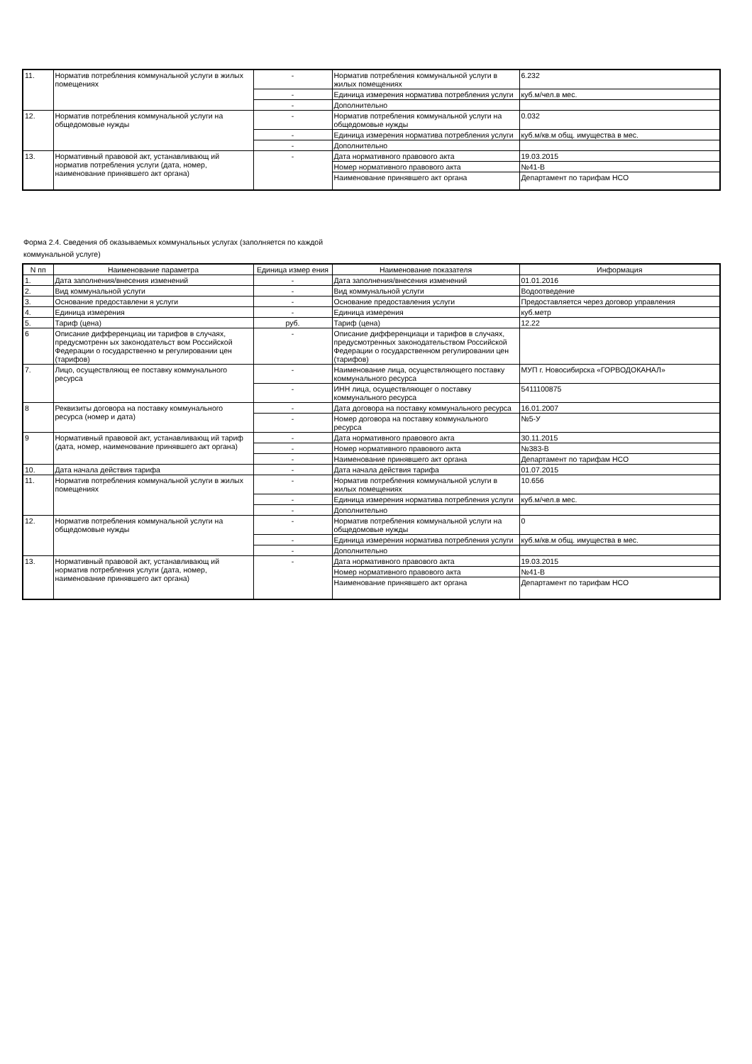| 11. | Норматив потребления коммунальной услуги в жилых помещениях | - | Норматив потребления коммунальной услуги в жилых помещениях | 6.232 |
| | | - | Единица измерения норматива потребления услуги | куб.м/чел.в мес. |
| | | - | Дополнительно | |
| 12. | Норматив потребления коммунальной услуги на общедомовые нужды | - | Норматив потребления коммунальной услуги на общедомовые нужды | 0.032 |
| | | - | Единица измерения норматива потребления услуги | куб.м/кв.м общ. имущества в мес. |
| | | - | Дополнительно | |
| 13. | Нормативный правовой акт, устанавливающ ий норматив потребления услуги (дата, номер, наименование принявшего акт органа) | - | Дата нормативного правового акта | 19.03.2015 |
| | | | Номер нормативного правового акта | №41-В |
| | | | Наименование принявшего акт органа | Департамент по тарифам НСО |
Форма 2.4. Сведения об оказываемых коммунальных услугах (заполняется по каждой
коммунальной услуге)
| N пп | Наименование параметра | Единица измер ения | Наименование показателя | Информация |
| --- | --- | --- | --- | --- |
| 1. | Дата заполнения/внесения изменений | - | Дата заполнения/внесения изменений | 01.01.2016 |
| 2. | Вид коммунальной услуги | - | Вид коммунальной услуги | Водоотведение |
| 3. | Основание предоставлени я услуги | - | Основание предоставления услуги | Предоставляется через договор управления |
| 4. | Единица измерения | - | Единица измерения | куб.метр |
| 5. | Тариф (цена) | руб. | Тариф (цена) | 12.22 |
| 6 | Описание дифференциац ии тарифов в случаях, предусмотренн ых законодательст вом Российской Федерации о государственно м регулировании цен (тарифов) | - | Описание дифференциаци и тарифов в случаях, предусмотренных законодательством Российской Федерации о государственном регулировании цен (тарифов) | |
| 7. | Лицо, осуществляющ ее поставку коммунального ресурса | - | Наименование лица, осуществляющего поставку коммунального ресурса | МУП г. Новосибирска «ГОРВОДОКАНАЛ» |
| | | - | ИНН лица, осуществляющег о поставку коммунального ресурса | 5411100875 |
| 8 | Реквизиты договора на поставку коммунального ресурса (номер и дата) | - | Дата договора на поставку коммунального ресурса | 16.01.2007 |
| | | - | Номер договора на поставку коммунального ресурса | №5-У |
| 9 | Нормативный правовой акт, устанавливающ ий тариф (дата, номер, наименование принявшего акт органа) | - | Дата нормативного правового акта | 30.11.2015 |
| | | - | Номер нормативного правового акта | №383-В |
| | | - | Наименование принявшего акт органа | Департамент по тарифам НСО |
| 10. | Дата начала действия тарифа | - | Дата начала действия тарифа | 01.07.2015 |
| 11. | Норматив потребления коммунальной услуги в жилых помещениях | - | Норматив потребления коммунальной услуги в жилых помещениях | 10.656 |
| | | - | Единица измерения норматива потребления услуги | куб.м/чел.в мес. |
| | | - | Дополнительно | |
| 12. | Норматив потребления коммунальной услуги на общедомовые нужды | - | Норматив потребления коммунальной услуги на общедомовые нужды | 0 |
| | | - | Единица измерения норматива потребления услуги | куб.м/кв.м общ. имущества в мес. |
| | | - | Дополнительно | |
| 13. | Нормативный правовой акт, устанавливающ ий норматив потребления услуги (дата, номер, наименование принявшего акт органа) | - | Дата нормативного правового акта | 19.03.2015 |
| | | | Номер нормативного правового акта | №41-В |
| | | | Наименование принявшего акт органа | Департамент по тарифам НСО |